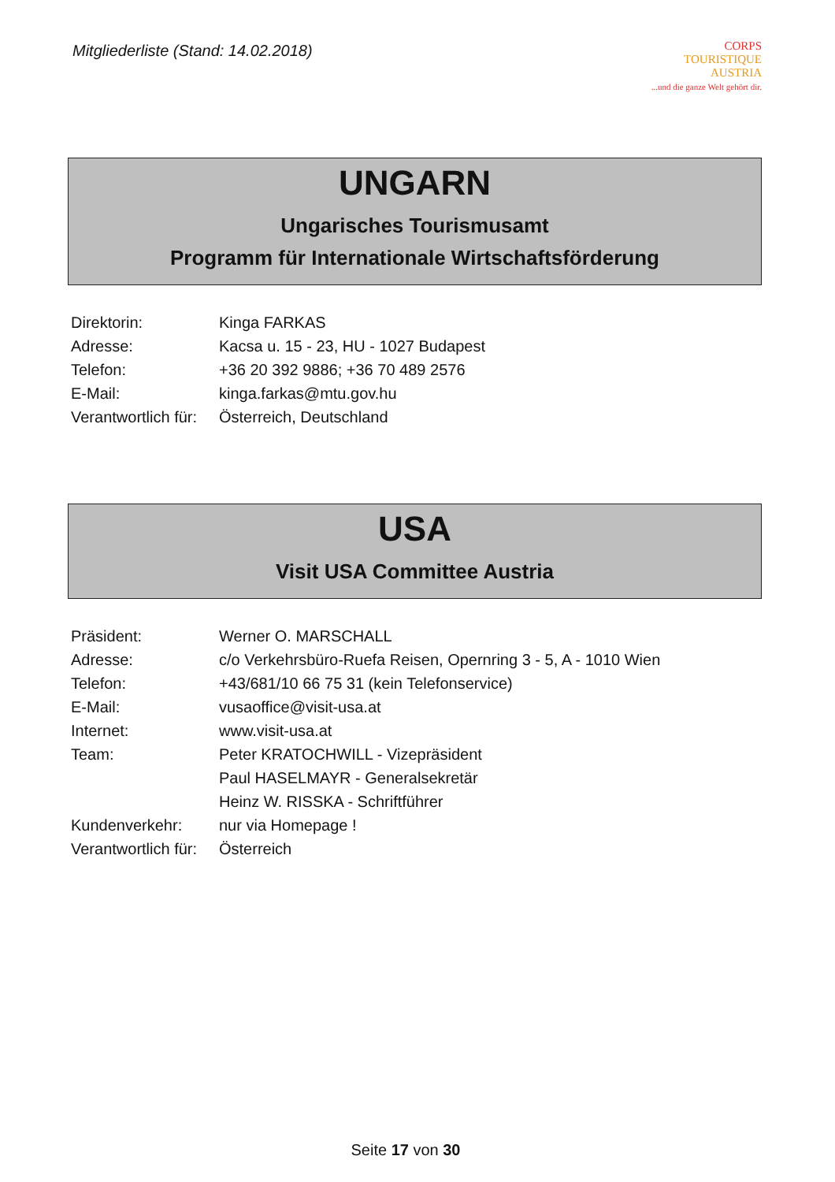Mitgliederliste (Stand: 14.02.2018)
CORPS
TOURISTIQUE
AUSTRIA
...und die ganze Welt gehört dir.
UNGARN
Ungarisches Tourismusamt
Programm für Internationale Wirtschaftsförderung
| Direktorin: | Kinga FARKAS |
| Adresse: | Kacsa u. 15 - 23, HU - 1027 Budapest |
| Telefon: | +36 20 392 9886; +36 70 489 2576 |
| E-Mail: | kinga.farkas@mtu.gov.hu |
| Verantwortlich für: | Österreich, Deutschland |
USA
Visit USA Committee Austria
| Präsident: | Werner O. MARSCHALL |
| Adresse: | c/o Verkehrsbüro-Ruefa Reisen, Opernring 3 - 5, A - 1010 Wien |
| Telefon: | +43/681/10 66 75 31 (kein Telefonservice) |
| E-Mail: | vusaoffice@visit-usa.at |
| Internet: | www.visit-usa.at |
| Team: | Peter KRATOCHWILL - Vizepräsident |
| | Paul HASELMAYR - Generalsekretär |
| | Heinz W. RISSKA - Schriftführer |
| Kundenverkehr: | nur via Homepage ! |
| Verantwortlich für: | Österreich |
Seite 17 von 30